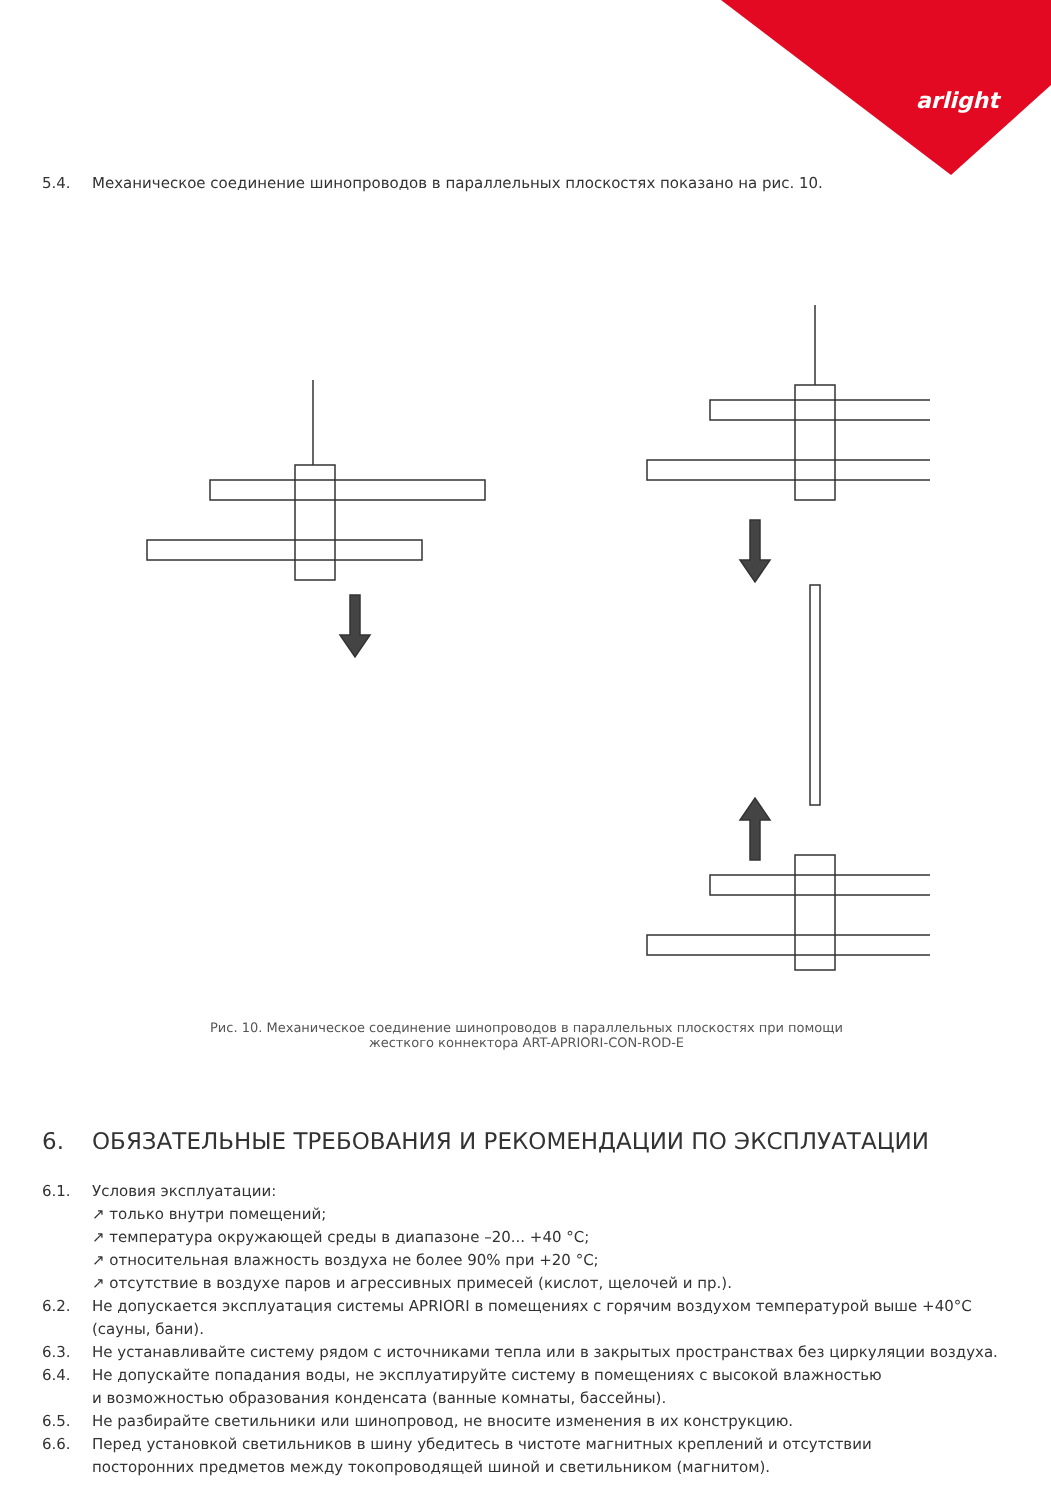arlight
5.4. Механическое соединение шинопроводов в параллельных плоскостях показано на рис. 10.
Рис. 10. Механическое соединение шинопроводов в параллельных плоскостях при помощи
жесткого коннектора ART-APRIORI-CON-ROD-E
6. ОБЯЗАТЕЛЬНЫЕ ТРЕБОВАНИЯ И РЕКОМЕНДАЦИИ ПО ЭКСПЛУАТАЦИИ
6.1. Условия эксплуатации:
↗ только внутри помещений;
↗ температура окружающей среды в диапазоне –20... +40 °С;
↗ относительная влажность воздуха не более 90% при +20 °С;
↗ отсутствие в воздухе паров и агрессивных примесей (кислот, щелочей и пр.).
6.2. Не допускается эксплуатация системы APRIORI в помещениях с горячим воздухом температурой выше +40°С (сауны, бани).
6.3. Не устанавливайте систему рядом с источниками тепла или в закрытых пространствах без циркуляции воздуха.
6.4. Не допускайте попадания воды, не эксплуатируйте систему в помещениях с высокой влажностью
и возможностью образования конденсата (ванные комнаты, бассейны).
6.5. Не разбирайте светильники или шинопровод, не вносите изменения в их конструкцию.
6.6. Перед установкой светильников в шину убедитесь в чистоте магнитных креплений и отсутствии
посторонних предметов между токопроводящей шиной и светильником (магнитом).